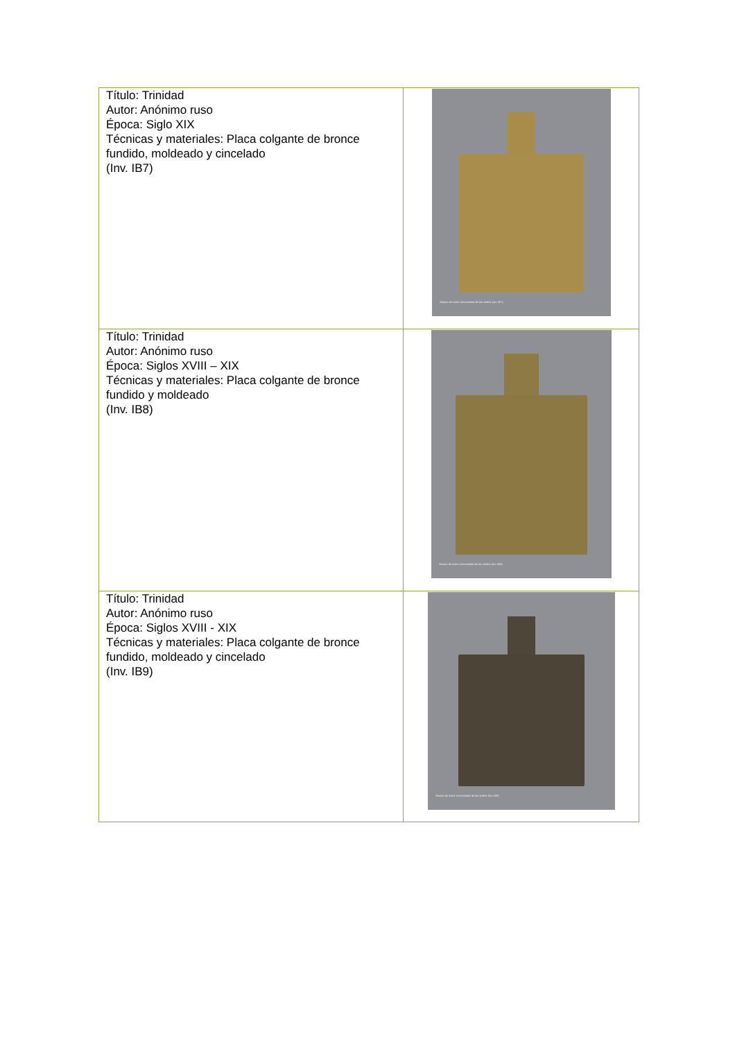| Título: Trinidad Autor: Anónimo ruso Época: Siglo XIX Técnicas y materiales: Placa colgante de bronce fundido, moldeado y cincelado (Inv. IB7) | Museo de Artes Universidad de los Andes (Inv. IB7) |
| Título: Trinidad Autor: Anónimo ruso Época: Siglos XVIII – XIX Técnicas y materiales: Placa colgante de bronce fundido y moldeado (Inv. IB8) | Museo de Artes Universidad de los Andes (Inv. IB8) |
| Título: Trinidad Autor: Anónimo ruso Época: Siglos XVIII - XIX Técnicas y materiales: Placa colgante de bronce fundido, moldeado y cincelado (Inv. IB9) | Museo de Artes Universidad de los Andes (Inv. IB9) |